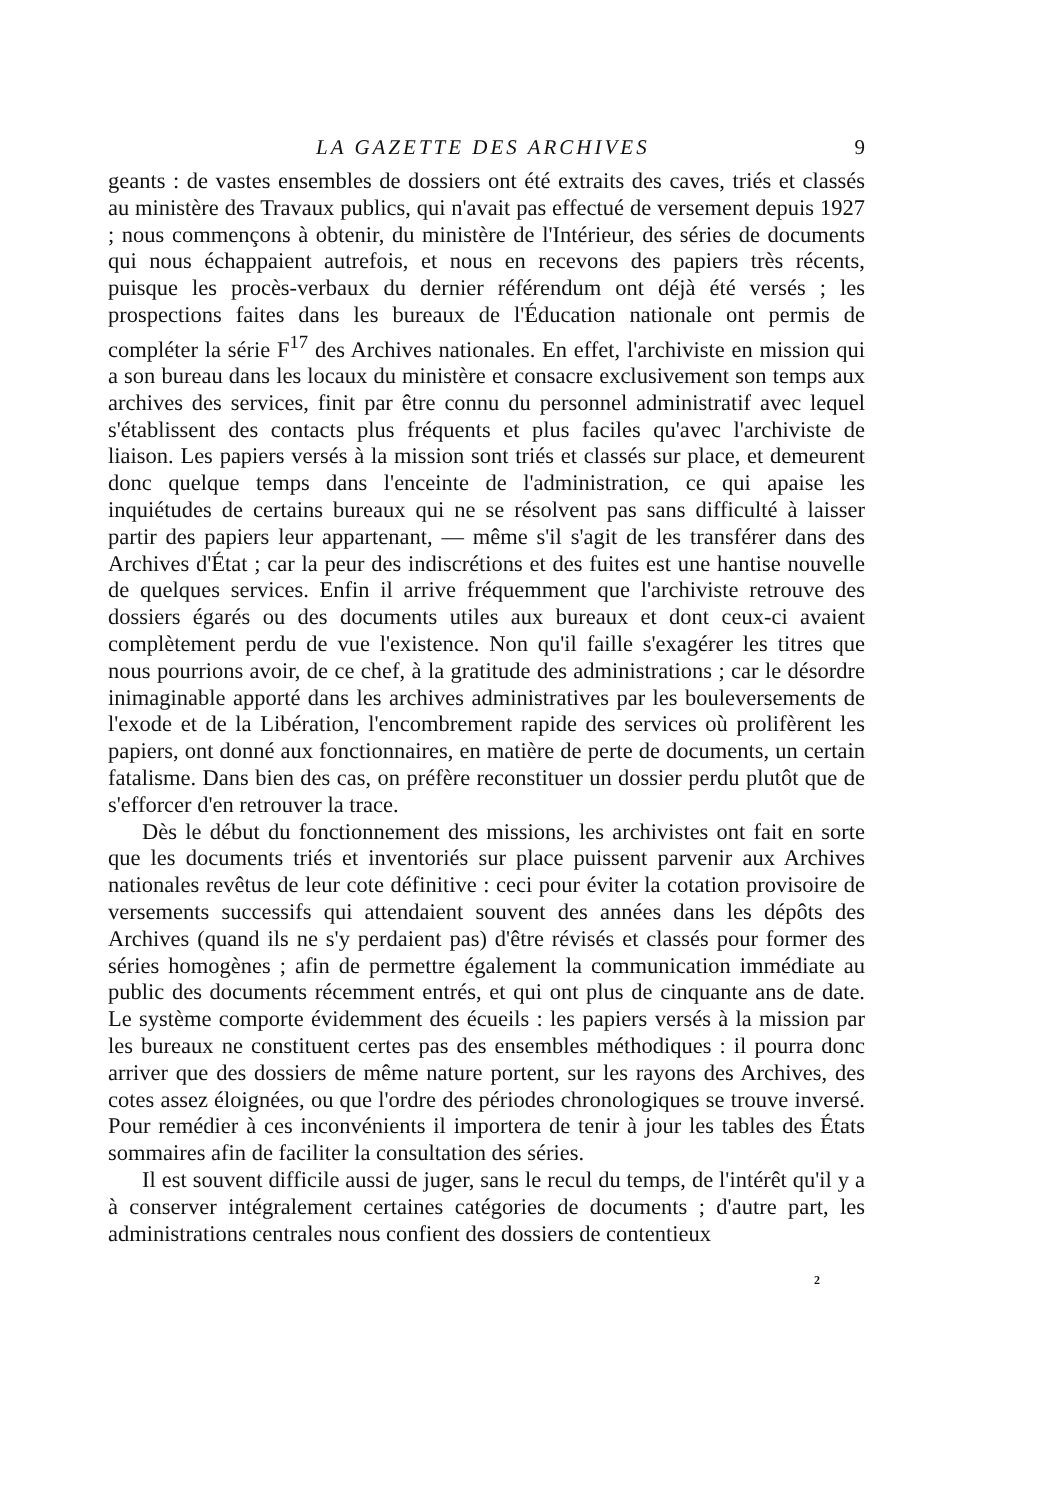LA GAZETTE DES ARCHIVES 9
geants : de vastes ensembles de dossiers ont été extraits des caves, triés et classés au ministère des Travaux publics, qui n'avait pas effectué de versement depuis 1927 ; nous commençons à obtenir, du ministère de l'Intérieur, des séries de documents qui nous échappaient autrefois, et nous en recevons des papiers très récents, puisque les procès-verbaux du dernier référendum ont déjà été versés ; les prospections faites dans les bureaux de l'Éducation nationale ont permis de compléter la série F<sup>17</sup> des Archives nationales. En effet, l'archiviste en mission qui a son bureau dans les locaux du ministère et consacre exclusivement son temps aux archives des services, finit par être connu du personnel administratif avec lequel s'établissent des contacts plus fréquents et plus faciles qu'avec l'archiviste de liaison. Les papiers versés à la mission sont triés et classés sur place, et demeurent donc quelque temps dans l'enceinte de l'administration, ce qui apaise les inquiétudes de certains bureaux qui ne se résolvent pas sans difficulté à laisser partir des papiers leur appartenant, — même s'il s'agit de les transférer dans des Archives d'État ; car la peur des indiscrétions et des fuites est une hantise nouvelle de quelques services. Enfin il arrive fréquemment que l'archiviste retrouve des dossiers égarés ou des documents utiles aux bureaux et dont ceux-ci avaient complètement perdu de vue l'existence. Non qu'il faille s'exagérer les titres que nous pourrions avoir, de ce chef, à la gratitude des administrations ; car le désordre inimaginable apporté dans les archives administratives par les bouleversements de l'exode et de la Libération, l'encombrement rapide des services où prolifèrent les papiers, ont donné aux fonctionnaires, en matière de perte de documents, un certain fatalisme. Dans bien des cas, on préfère reconstituer un dossier perdu plutôt que de s'efforcer d'en retrouver la trace.
Dès le début du fonctionnement des missions, les archivistes ont fait en sorte que les documents triés et inventoriés sur place puissent parvenir aux Archives nationales revêtus de leur cote définitive : ceci pour éviter la cotation provisoire de versements successifs qui attendaient souvent des années dans les dépôts des Archives (quand ils ne s'y perdaient pas) d'être révisés et classés pour former des séries homogènes ; afin de permettre également la communication immédiate au public des documents récemment entrés, et qui ont plus de cinquante ans de date. Le système comporte évidemment des écueils : les papiers versés à la mission par les bureaux ne constituent certes pas des ensembles méthodiques : il pourra donc arriver que des dossiers de même nature portent, sur les rayons des Archives, des cotes assez éloignées, ou que l'ordre des périodes chronologiques se trouve inversé. Pour remédier à ces inconvénients il importera de tenir à jour les tables des États sommaires afin de faciliter la consultation des séries.
Il est souvent difficile aussi de juger, sans le recul du temps, de l'intérêt qu'il y a à conserver intégralement certaines catégories de documents ; d'autre part, les administrations centrales nous confient des dossiers de contentieux
2